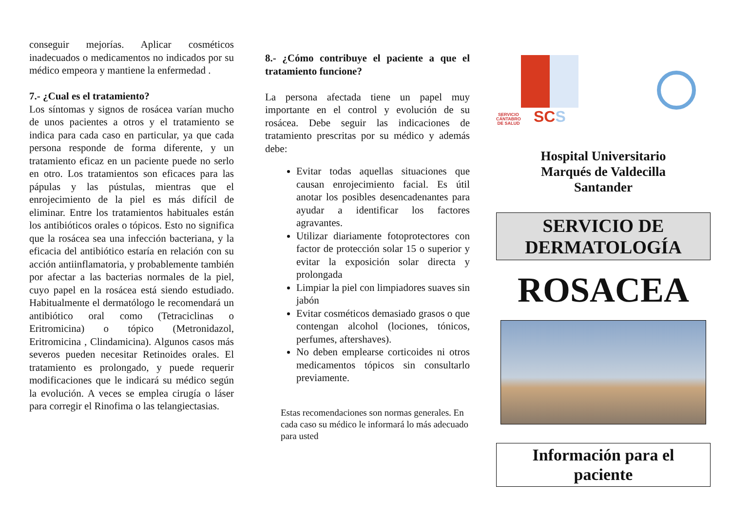conseguir mejorías. Aplicar cosméticos inadecuados o medicamentos no indicados por su médico empeora y mantiene la enfermedad .
7.- ¿Cual es el tratamiento?
Los síntomas y signos de rosácea varían mucho de unos pacientes a otros y el tratamiento se indica para cada caso en particular, ya que cada persona responde de forma diferente, y un tratamiento eficaz en un paciente puede no serlo en otro. Los tratamientos son eficaces para las pápulas y las pústulas, mientras que el enrojecimiento de la piel es más difícil de eliminar. Entre los tratamientos habituales están los antibióticos orales o tópicos. Esto no significa que la rosácea sea una infección bacteriana, y la eficacia del antibiótico estaría en relación con su acción antiinflamatoria, y probablemente también por afectar a las bacterias normales de la piel, cuyo papel en la rosácea está siendo estudiado. Habitualmente el dermatólogo le recomendará un antibiótico oral como (Tetraciclinas o Eritromicina) o tópico (Metronidazol, Eritromicina , Clindamicina). Algunos casos más severos pueden necesitar Retinoides orales. El tratamiento es prolongado, y puede requerir modificaciones que le indicará su médico según la evolución. A veces se emplea cirugía o láser para corregir el Rinofima o las telangiectasias.
8.- ¿Cómo contribuye el paciente a que el tratamiento funcione?
La persona afectada tiene un papel muy importante en el control y evolución de su rosácea. Debe seguir las indicaciones de tratamiento prescritas por su médico y además debe:
Evitar todas aquellas situaciones que causan enrojecimiento facial. Es útil anotar los posibles desencadenantes para ayudar a identificar los factores agravantes.
Utilizar diariamente fotoprotectores con factor de protección solar 15 o superior y evitar la exposición solar directa y prolongada
Limpiar la piel con limpiadores suaves sin jabón
Evitar cosméticos demasiado grasos o que contengan alcohol (lociones, tónicos, perfumes, aftershaves).
No deben emplearse corticoides ni otros medicamentos tópicos sin consultarlo previamente.
Estas recomendaciones son normas generales. En cada caso su médico le informará lo más adecuado para usted
SERVICIO
CÁNTABRO
DE SALUD
SCS
Hospital Universitario
Marqués de Valdecilla
Santander
SERVICIO DE
DERMATOLOGÍA
ROSACEA
Información para el
paciente